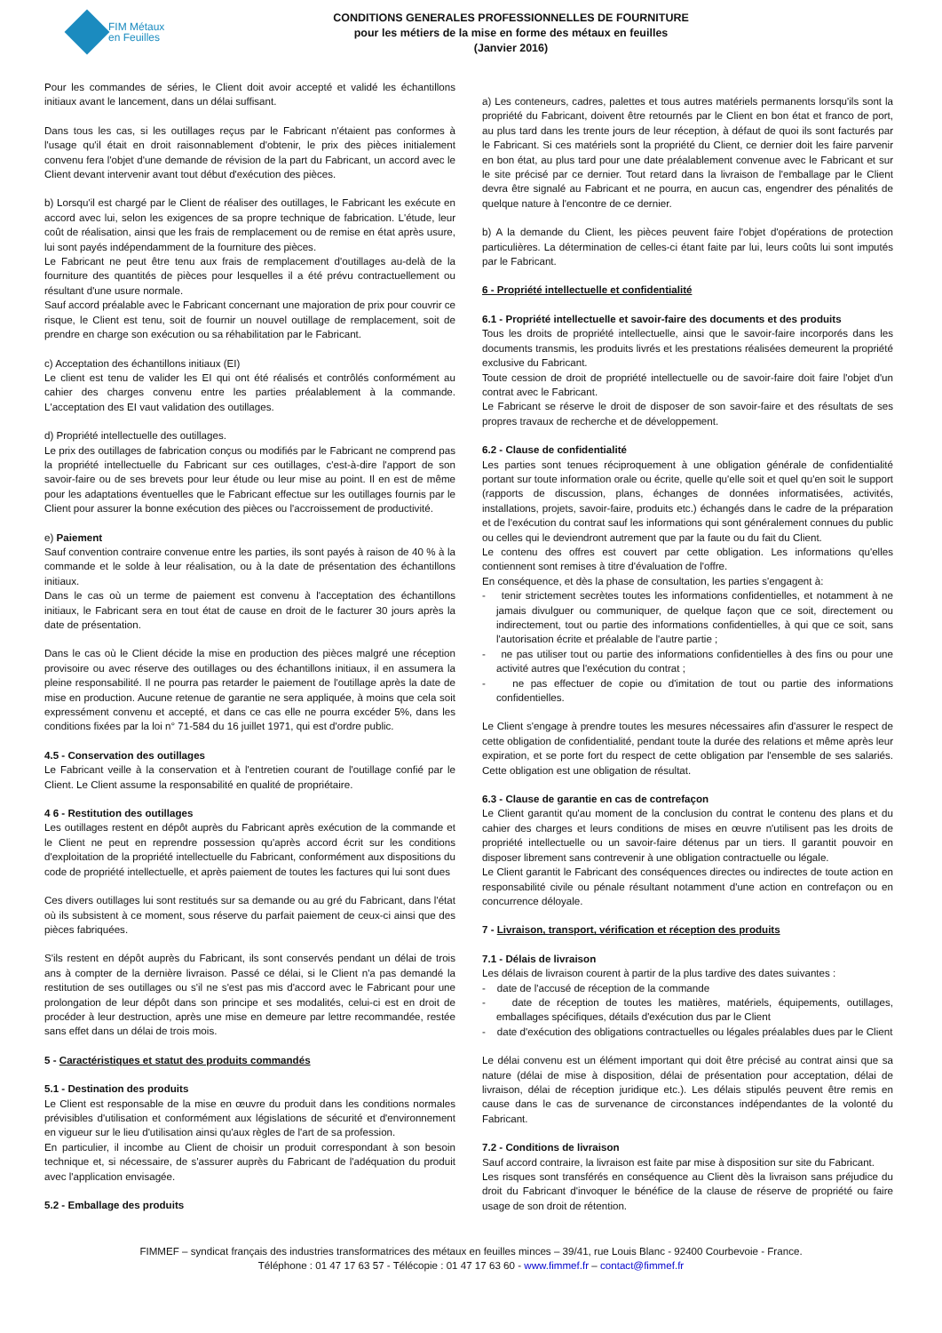FIM Métaux
en Feuilles
CONDITIONS GENERALES PROFESSIONNELLES DE FOURNITURE
pour les métiers de la mise en forme des métaux en feuilles
(Janvier 2016)
Pour les commandes de séries, le Client doit avoir accepté et validé les échantillons initiaux avant le lancement, dans un délai suffisant.
Dans tous les cas, si les outillages reçus par le Fabricant n'étaient pas conformes à l'usage qu'il était en droit raisonnablement d'obtenir, le prix des pièces initialement convenu fera l'objet d'une demande de révision de la part du Fabricant, un accord avec le Client devant intervenir avant tout début d'exécution des pièces.
b) Lorsqu'il est chargé par le Client de réaliser des outillages, le Fabricant les exécute en accord avec lui, selon les exigences de sa propre technique de fabrication. L'étude, leur coût de réalisation, ainsi que les frais de remplacement ou de remise en état après usure, lui sont payés indépendamment de la fourniture des pièces.
Le Fabricant ne peut être tenu aux frais de remplacement d'outillages au-delà de la fourniture des quantités de pièces pour lesquelles il a été prévu contractuellement ou résultant d'une usure normale.
Sauf accord préalable avec le Fabricant concernant une majoration de prix pour couvrir ce risque, le Client est tenu, soit de fournir un nouvel outillage de remplacement, soit de prendre en charge son exécution ou sa réhabilitation par le Fabricant.
c) Acceptation des échantillons initiaux (EI)
Le client est tenu de valider les EI qui ont été réalisés et contrôlés conformément au cahier des charges convenu entre les parties préalablement à la commande. L'acceptation des EI vaut validation des outillages.
d) Propriété intellectuelle des outillages.
Le prix des outillages de fabrication conçus ou modifiés par le Fabricant ne comprend pas la propriété intellectuelle du Fabricant sur ces outillages, c'est-à-dire l'apport de son savoir-faire ou de ses brevets pour leur étude ou leur mise au point. Il en est de même pour les adaptations éventuelles que le Fabricant effectue sur les outillages fournis par le Client pour assurer la bonne exécution des pièces ou l'accroissement de productivité.
e) Paiement
Sauf convention contraire convenue entre les parties, ils sont payés à raison de 40 % à la commande et le solde à leur réalisation, ou à la date de présentation des échantillons initiaux.
Dans le cas où un terme de paiement est convenu à l'acceptation des échantillons initiaux, le Fabricant sera en tout état de cause en droit de le facturer 30 jours après la date de présentation.
Dans le cas où le Client décide la mise en production des pièces malgré une réception provisoire ou avec réserve des outillages ou des échantillons initiaux, il en assumera la pleine responsabilité. Il ne pourra pas retarder le paiement de l'outillage après la date de mise en production. Aucune retenue de garantie ne sera appliquée, à moins que cela soit expressément convenu et accepté, et dans ce cas elle ne pourra excéder 5%, dans les conditions fixées par la loi n° 71-584 du 16 juillet 1971, qui est d'ordre public.
4.5 - Conservation des outillages
Le Fabricant veille à la conservation et à l'entretien courant de l'outillage confié par le Client. Le Client assume la responsabilité en qualité de propriétaire.
4 6 - Restitution des outillages
Les outillages restent en dépôt auprès du Fabricant après exécution de la commande et le Client ne peut en reprendre possession qu'après accord écrit sur les conditions d'exploitation de la propriété intellectuelle du Fabricant, conformément aux dispositions du code de propriété intellectuelle, et après paiement de toutes les factures qui lui sont dues
Ces divers outillages lui sont restitués sur sa demande ou au gré du Fabricant, dans l'état où ils subsistent à ce moment, sous réserve du parfait paiement de ceux-ci ainsi que des pièces fabriquées.
S'ils restent en dépôt auprès du Fabricant, ils sont conservés pendant un délai de trois ans à compter de la dernière livraison. Passé ce délai, si le Client n'a pas demandé la restitution de ses outillages ou s'il ne s'est pas mis d'accord avec le Fabricant pour une prolongation de leur dépôt dans son principe et ses modalités, celui-ci est en droit de procéder à leur destruction, après une mise en demeure par lettre recommandée, restée sans effet dans un délai de trois mois.
5 - Caractéristiques et statut des produits commandés
5.1 - Destination des produits
Le Client est responsable de la mise en œuvre du produit dans les conditions normales prévisibles d'utilisation et conformément aux législations de sécurité et d'environnement en vigueur sur le lieu d'utilisation ainsi qu'aux règles de l'art de sa profession.
En particulier, il incombe au Client de choisir un produit correspondant à son besoin technique et, si nécessaire, de s'assurer auprès du Fabricant de l'adéquation du produit avec l'application envisagée.
5.2 - Emballage des produits
a) Les conteneurs, cadres, palettes et tous autres matériels permanents lorsqu'ils sont la propriété du Fabricant, doivent être retournés par le Client en bon état et franco de port, au plus tard dans les trente jours de leur réception, à défaut de quoi ils sont facturés par le Fabricant. Si ces matériels sont la propriété du Client, ce dernier doit les faire parvenir en bon état, au plus tard pour une date préalablement convenue avec le Fabricant et sur le site précisé par ce dernier. Tout retard dans la livraison de l'emballage par le Client devra être signalé au Fabricant et ne pourra, en aucun cas, engendrer des pénalités de quelque nature à l'encontre de ce dernier.
b) A la demande du Client, les pièces peuvent faire l'objet d'opérations de protection particulières. La détermination de celles-ci étant faite par lui, leurs coûts lui sont imputés par le Fabricant.
6 - Propriété intellectuelle et confidentialité
6.1 - Propriété intellectuelle et savoir-faire des documents et des produits
Tous les droits de propriété intellectuelle, ainsi que le savoir-faire incorporés dans les documents transmis, les produits livrés et les prestations réalisées demeurent la propriété exclusive du Fabricant.
Toute cession de droit de propriété intellectuelle ou de savoir-faire doit faire l'objet d'un contrat avec le Fabricant.
Le Fabricant se réserve le droit de disposer de son savoir-faire et des résultats de ses propres travaux de recherche et de développement.
6.2 - Clause de confidentialité
Les parties sont tenues réciproquement à une obligation générale de confidentialité portant sur toute information orale ou écrite, quelle qu'elle soit et quel qu'en soit le support (rapports de discussion, plans, échanges de données informatisées, activités, installations, projets, savoir-faire, produits etc.) échangés dans le cadre de la préparation et de l'exécution du contrat sauf les informations qui sont généralement connues du public ou celles qui le deviendront autrement que par la faute ou du fait du Client.
Le contenu des offres est couvert par cette obligation. Les informations qu'elles contiennent sont remises à titre d'évaluation de l'offre.
En conséquence, et dès la phase de consultation, les parties s'engagent à:
- tenir strictement secrètes toutes les informations confidentielles, et notamment à ne jamais divulguer ou communiquer, de quelque façon que ce soit, directement ou indirectement, tout ou partie des informations confidentielles, à qui que ce soit, sans l'autorisation écrite et préalable de l'autre partie ;
- ne pas utiliser tout ou partie des informations confidentielles à des fins ou pour une activité autres que l'exécution du contrat ;
- ne pas effectuer de copie ou d'imitation de tout ou partie des informations confidentielles.
Le Client s'engage à prendre toutes les mesures nécessaires afin d'assurer le respect de cette obligation de confidentialité, pendant toute la durée des relations et même après leur expiration, et se porte fort du respect de cette obligation par l'ensemble de ses salariés. Cette obligation est une obligation de résultat.
6.3 - Clause de garantie en cas de contrefaçon
Le Client garantit qu'au moment de la conclusion du contrat le contenu des plans et du cahier des charges et leurs conditions de mises en œuvre n'utilisent pas les droits de propriété intellectuelle ou un savoir-faire détenus par un tiers. Il garantit pouvoir en disposer librement sans contrevenir à une obligation contractuelle ou légale.
Le Client garantit le Fabricant des conséquences directes ou indirectes de toute action en responsabilité civile ou pénale résultant notamment d'une action en contrefaçon ou en concurrence déloyale.
7 - Livraison, transport, vérification et réception des produits
7.1 - Délais de livraison
Les délais de livraison courent à partir de la plus tardive des dates suivantes :
- date de l'accusé de réception de la commande
- date de réception de toutes les matières, matériels, équipements, outillages, emballages spécifiques, détails d'exécution dus par le Client
- date d'exécution des obligations contractuelles ou légales préalables dues par le Client
Le délai convenu est un élément important qui doit être précisé au contrat ainsi que sa nature (délai de mise à disposition, délai de présentation pour acceptation, délai de livraison, délai de réception juridique etc.). Les délais stipulés peuvent être remis en cause dans le cas de survenance de circonstances indépendantes de la volonté du Fabricant.
7.2 - Conditions de livraison
Sauf accord contraire, la livraison est faite par mise à disposition sur site du Fabricant.
Les risques sont transférés en conséquence au Client dès la livraison sans préjudice du droit du Fabricant d'invoquer le bénéfice de la clause de réserve de propriété ou faire usage de son droit de rétention.
FIMMEF – syndicat français des industries transformatrices des métaux en feuilles minces – 39/41, rue Louis Blanc - 92400 Courbevoie - France.
Téléphone : 01 47 17 63 57 - Télécopie : 01 47 17 63 60 - www.fimmef.fr – contact@fimmef.fr